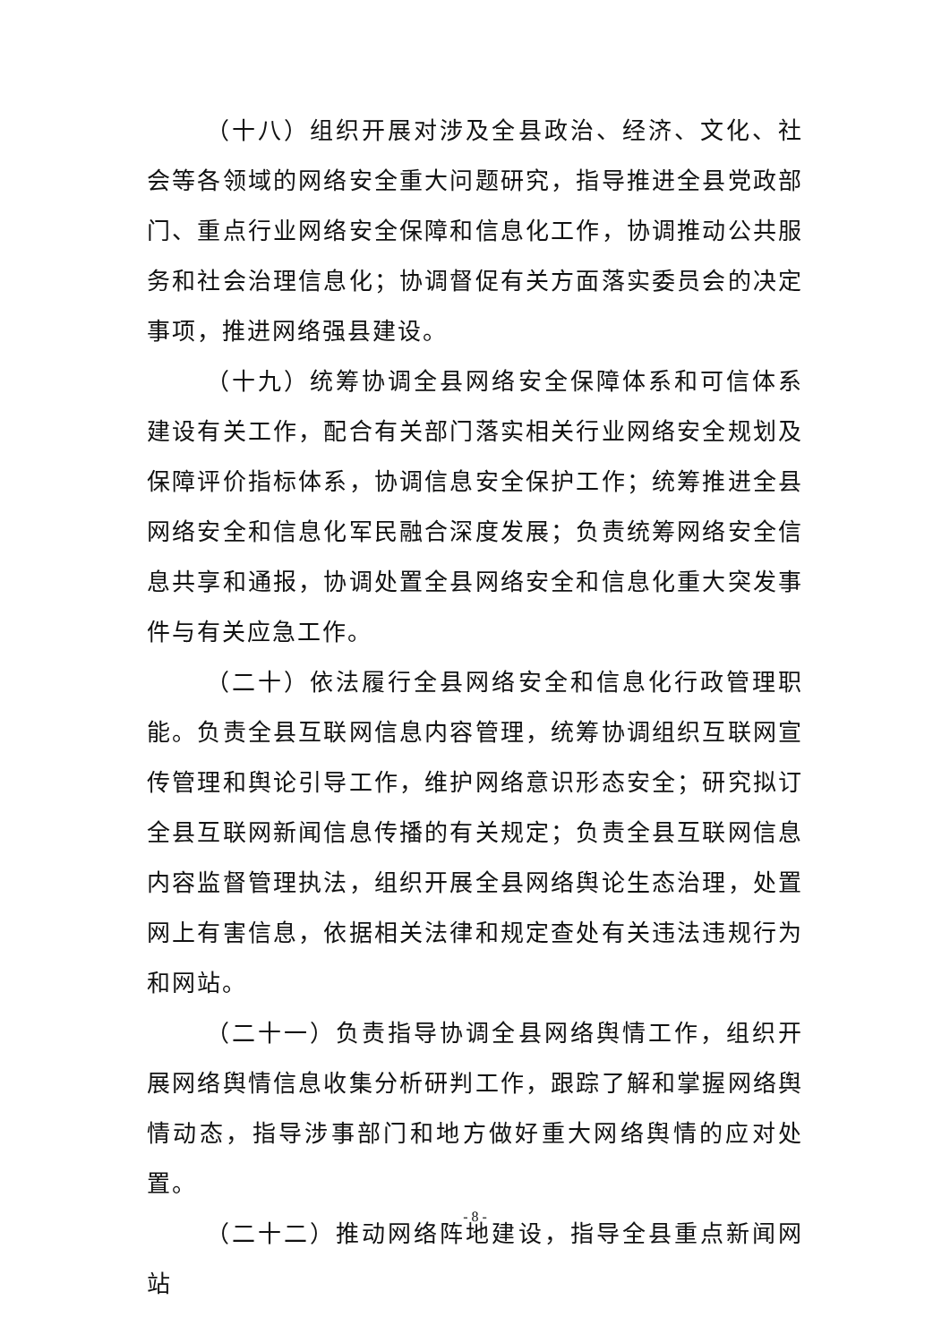（十八）组织开展对涉及全县政治、经济、文化、社会等各领域的网络安全重大问题研究，指导推进全县党政部门、重点行业网络安全保障和信息化工作，协调推动公共服务和社会治理信息化；协调督促有关方面落实委员会的决定事项，推进网络强县建设。
（十九）统筹协调全县网络安全保障体系和可信体系建设有关工作，配合有关部门落实相关行业网络安全规划及保障评价指标体系，协调信息安全保护工作；统筹推进全县网络安全和信息化军民融合深度发展；负责统筹网络安全信息共享和通报，协调处置全县网络安全和信息化重大突发事件与有关应急工作。
（二十）依法履行全县网络安全和信息化行政管理职能。负责全县互联网信息内容管理，统筹协调组织互联网宣传管理和舆论引导工作，维护网络意识形态安全；研究拟订全县互联网新闻信息传播的有关规定；负责全县互联网信息内容监督管理执法，组织开展全县网络舆论生态治理，处置网上有害信息，依据相关法律和规定查处有关违法违规行为和网站。
（二十一）负责指导协调全县网络舆情工作，组织开展网络舆情信息收集分析研判工作，跟踪了解和掌握网络舆情动态，指导涉事部门和地方做好重大网络舆情的应对处置。
（二十二）推动网络阵地建设，指导全县重点新闻网站
- 8 -